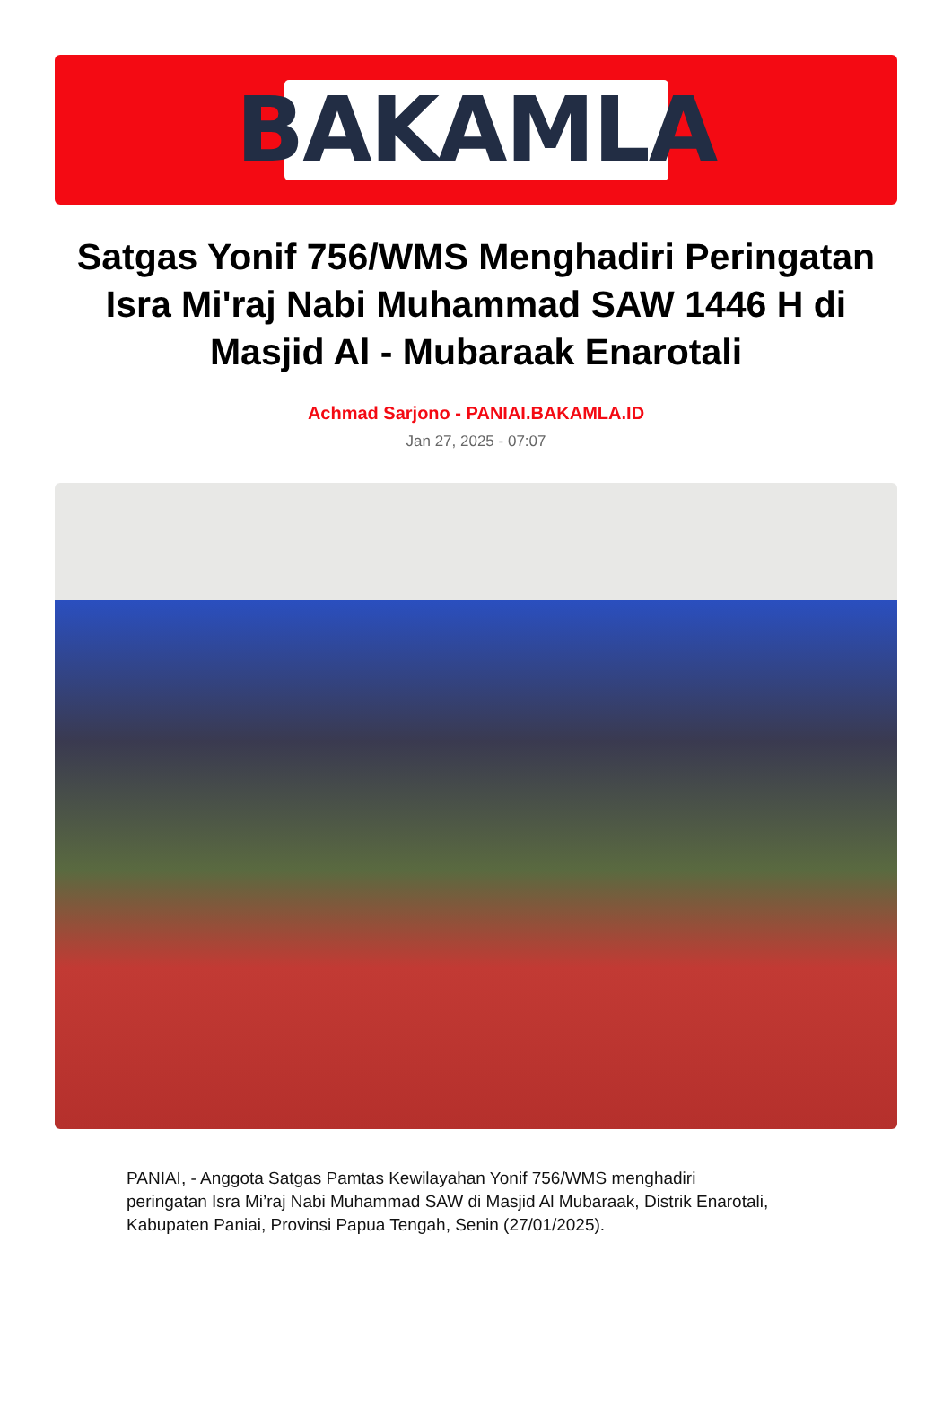BAKAMLA
Satgas Yonif 756/WMS Menghadiri Peringatan Isra Mi'raj Nabi Muhammad SAW 1446 H di Masjid Al - Mubaraak Enarotali
Achmad Sarjono - PANIAI.BAKAMLA.ID
Jan 27, 2025 - 07:07
PANIAI, - Anggota Satgas Pamtas Kewilayahan Yonif 756/WMS menghadiri peringatan Isra Mi’raj Nabi Muhammad SAW di Masjid Al Mubaraak, Distrik Enarotali, Kabupaten Paniai, Provinsi Papua Tengah, Senin (27/01/2025).